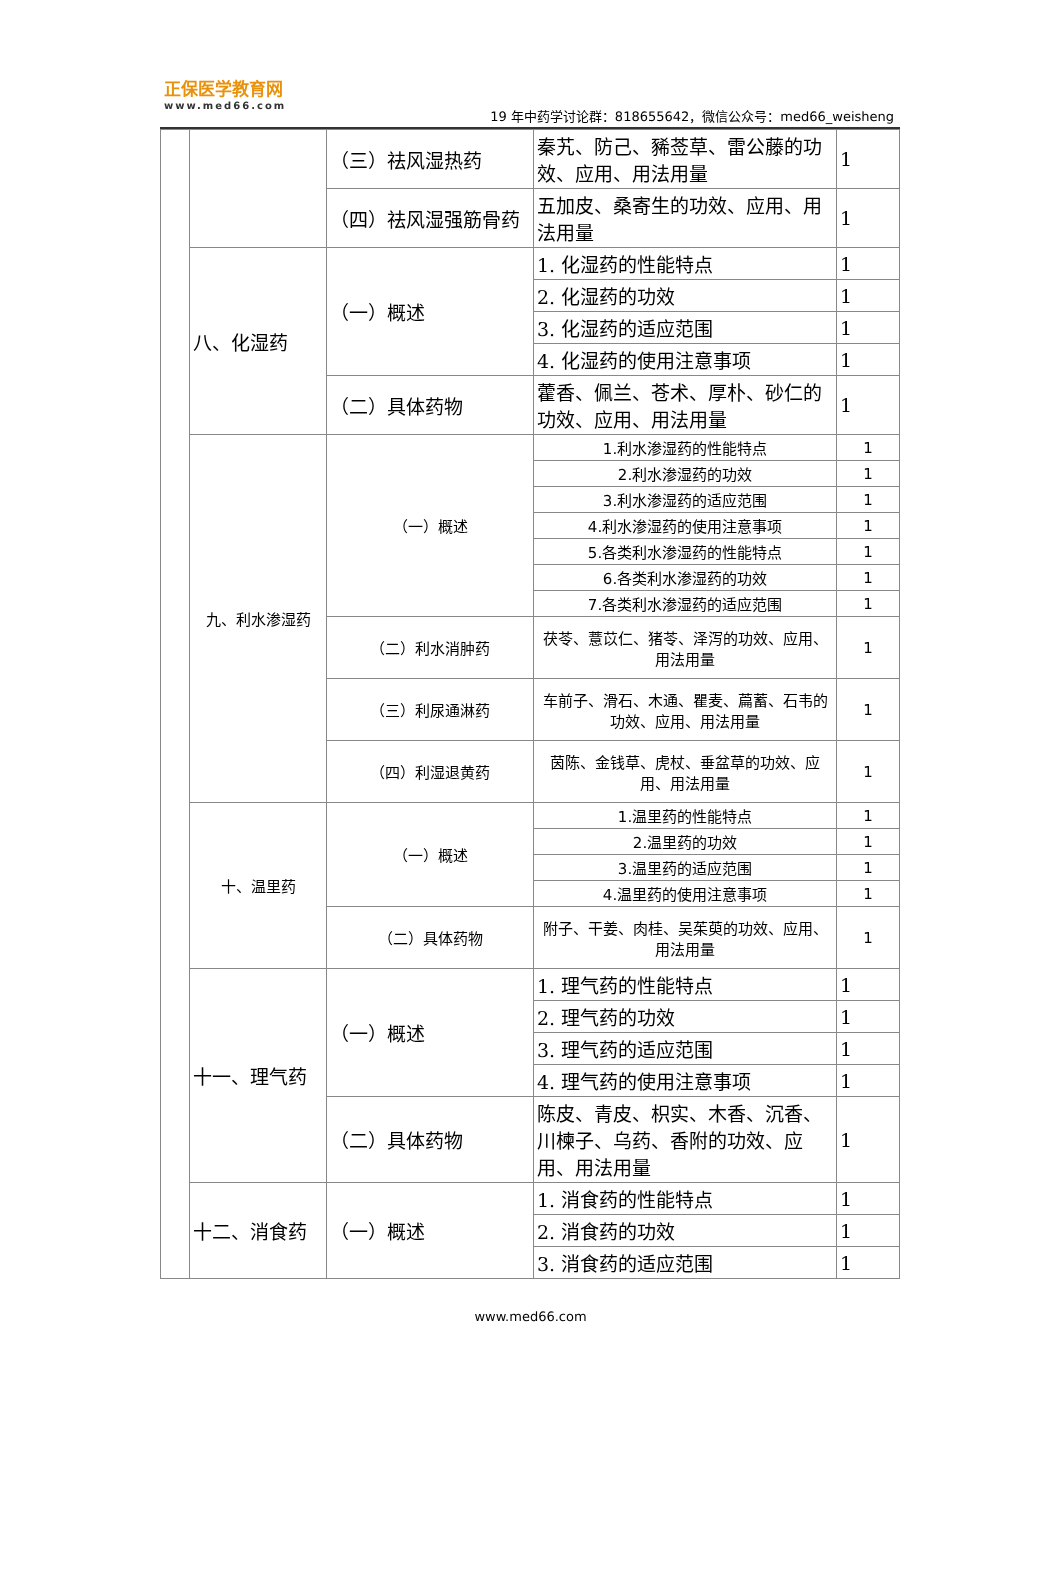正保医学教育网
www.med66.com
19 年中药学讨论群：818655642，微信公众号：med66_weisheng
| | | （三）祛风湿热药 | 秦艽、防己、豨莶草、雷公藤的功效、应用、用法用量 | 1 |
| | | （四）祛风湿强筋骨药 | 五加皮、桑寄生的功效、应用、用法用量 | 1 |
| | 八、化湿药 | （一）概述 | 1. 化湿药的性能特点 | 1 |
| | | | 2. 化湿药的功效 | 1 |
| | | | 3. 化湿药的适应范围 | 1 |
| | | | 4. 化湿药的使用注意事项 | 1 |
| | | （二）具体药物 | 藿香、佩兰、苍术、厚朴、砂仁的功效、应用、用法用量 | 1 |
| | 九、利水渗湿药 | （一）概述 | 1.利水渗湿药的性能特点 | 1 |
| | | | 2.利水渗湿药的功效 | 1 |
| | | | 3.利水渗湿药的适应范围 | 1 |
| | | | 4.利水渗湿药的使用注意事项 | 1 |
| | | | 5.各类利水渗湿药的性能特点 | 1 |
| | | | 6.各类利水渗湿药的功效 | 1 |
| | | | 7.各类利水渗湿药的适应范围 | 1 |
| | | （二）利水消肿药 | 茯苓、薏苡仁、猪苓、泽泻的功效、应用、用法用量 | 1 |
| | | （三）利尿通淋药 | 车前子、滑石、木通、瞿麦、萹蓄、石韦的功效、应用、用法用量 | 1 |
| | | （四）利湿退黄药 | 茵陈、金钱草、虎杖、垂盆草的功效、应用、用法用量 | 1 |
| | 十、温里药 | （一）概述 | 1.温里药的性能特点 | 1 |
| | | | 2.温里药的功效 | 1 |
| | | | 3.温里药的适应范围 | 1 |
| | | | 4.温里药的使用注意事项 | 1 |
| | | （二）具体药物 | 附子、干姜、肉桂、吴茱萸的功效、应用、用法用量 | 1 |
| | 十一、理气药 | （一）概述 | 1. 理气药的性能特点 | 1 |
| | | | 2. 理气药的功效 | 1 |
| | | | 3. 理气药的适应范围 | 1 |
| | | | 4. 理气药的使用注意事项 | 1 |
| | | （二）具体药物 | 陈皮、青皮、枳实、木香、沉香、川楝子、乌药、香附的功效、应用、用法用量 | 1 |
| | 十二、消食药 | （一）概述 | 1. 消食药的性能特点 | 1 |
| | | | 2. 消食药的功效 | 1 |
| | | | 3. 消食药的适应范围 | 1 |
www.med66.com